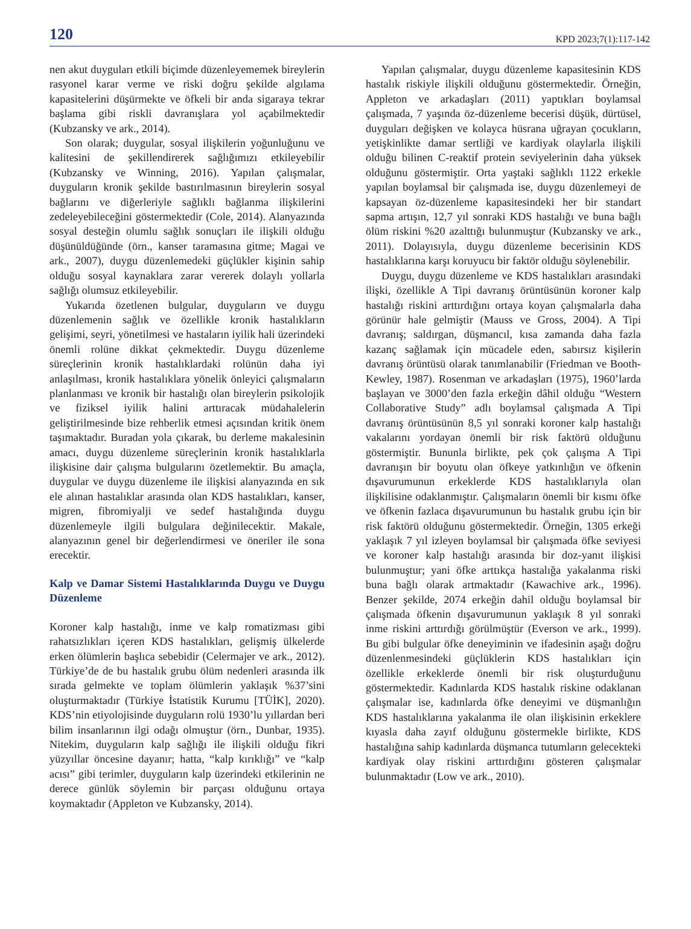120 KPD 2023;7(1):117-142
nen akut duyguları etkili biçimde düzenleyememek bireylerin rasyonel karar verme ve riski doğru şekilde algılama kapasitelerini düşürmekte ve öfkeli bir anda sigaraya tekrar başlama gibi riskli davranışlara yol açabilmektedir (Kubzansky ve ark., 2014).
Son olarak; duygular, sosyal ilişkilerin yoğunluğunu ve kalitesini de şekillendirerek sağlığımızı etkileyebilir (Kubzansky ve Winning, 2016). Yapılan çalışmalar, duyguların kronik şekilde bastırılmasının bireylerin sosyal bağlarını ve diğerleriyle sağlıklı bağlanma ilişkilerini zedeleyebileceğini göstermektedir (Cole, 2014). Alanyazında sosyal desteğin olumlu sağlık sonuçları ile ilişkili olduğu düşünüldüğünde (örn., kanser taramasına gitme; Magai ve ark., 2007), duygu düzenlemedeki güçlükler kişinin sahip olduğu sosyal kaynaklara zarar vererek dolaylı yollarla sağlığı olumsuz etkileyebilir.
Yukarıda özetlenen bulgular, duyguların ve duygu düzenlemenin sağlık ve özellikle kronik hastalıkların gelişimi, seyri, yönetilmesi ve hastaların iyilik hali üzerindeki önemli rolüne dikkat çekmektedir. Duygu düzenleme süreçlerinin kronik hastalıklardaki rolünün daha iyi anlaşılması, kronik hastalıklara yönelik önleyici çalışmaların planlanması ve kronik bir hastalığı olan bireylerin psikolojik ve fiziksel iyilik halini arttıracak müdahalelerin geliştirilmesinde bize rehberlik etmesi açısından kritik önem taşımaktadır. Buradan yola çıkarak, bu derleme makalesinin amacı, duygu düzenleme süreçlerinin kronik hastalıklarla ilişkisine dair çalışma bulgularını özetlemektir. Bu amaçla, duygular ve duygu düzenleme ile ilişkisi alanyazında en sık ele alınan hastalıklar arasında olan KDS hastalıkları, kanser, migren, fibromiyalji ve sedef hastalığında duygu düzenlemeyle ilgili bulgulara değinilecektir. Makale, alanyazının genel bir değerlendirmesi ve öneriler ile sona erecektir.
Kalp ve Damar Sistemi Hastalıklarında Duygu ve Duygu Düzenleme
Koroner kalp hastalığı, inme ve kalp romatizması gibi rahatsızlıkları içeren KDS hastalıkları, gelişmiş ülkelerde erken ölümlerin başlıca sebebidir (Celermajer ve ark., 2012). Türkiye’de de bu hastalık grubu ölüm nedenleri arasında ilk sırada gelmekte ve toplam ölümlerin yaklaşık %37’sini oluşturmaktadır (Türkiye İstatistik Kurumu [TÜİK], 2020). KDS’nin etiyolojisinde duyguların rolü 1930’lu yıllardan beri bilim insanlarının ilgi odağı olmuştur (örn., Dunbar, 1935). Nitekim, duyguların kalp sağlığı ile ilişkili olduğu fikri yüzyıllar öncesine dayanır; hatta, “kalp kırıklığı” ve “kalp acısı” gibi terimler, duyguların kalp üzerindeki etkilerinin ne derece günlük söylemin bir parçası olduğunu ortaya koymaktadır (Appleton ve Kubzansky, 2014).
Yapılan çalışmalar, duygu düzenleme kapasitesinin KDS hastalık riskiyle ilişkili olduğunu göstermektedir. Örneğin, Appleton ve arkadaşları (2011) yaptıkları boylamsal çalışmada, 7 yaşında öz-düzenleme becerisi düşük, dürtüsel, duyguları değişken ve kolayca hüsrana uğrayan çocukların, yetişkinlikte damar sertliği ve kardiyak olaylarla ilişkili olduğu bilinen C-reaktif protein seviyelerinin daha yüksek olduğunu göstermiştir. Orta yaştaki sağlıklı 1122 erkekle yapılan boylamsal bir çalışmada ise, duygu düzenlemeyi de kapsayan öz-düzenleme kapasitesindeki her bir standart sapma artışın, 12,7 yıl sonraki KDS hastalığı ve buna bağlı ölüm riskini %20 azalttığı bulunmuştur (Kubzansky ve ark., 2011). Dolayısıyla, duygu düzenleme becerisinin KDS hastalıklarına karşı koruyucu bir faktör olduğu söylenebilir.
Duygu, duygu düzenleme ve KDS hastalıkları arasındaki ilişki, özellikle A Tipi davranış örüntüsünün koroner kalp hastalığı riskini arttırdığını ortaya koyan çalışmalarla daha görünür hale gelmiştir (Mauss ve Gross, 2004). A Tipi davranış; saldırgan, düşmancıl, kısa zamanda daha fazla kazanç sağlamak için mücadele eden, sabırsız kişilerin davranış örüntüsü olarak tanımlanabilir (Friedman ve Booth-Kewley, 1987). Rosenman ve arkadaşları (1975), 1960’larda başlayan ve 3000’den fazla erkeğin dâhil olduğu “Western Collaborative Study” adlı boylamsal çalışmada A Tipi davranış örüntüsünün 8,5 yıl sonraki koroner kalp hastalığı vakalarını yordayan önemli bir risk faktörü olduğunu göstermiştir. Bununla birlikte, pek çok çalışma A Tipi davranışın bir boyutu olan öfkeye yatkınlığın ve öfkenin dışavurumunun erkeklerde KDS hastalıklarıyla olan ilişkilisine odaklanmıştır. Çalışmaların önemli bir kısmı öfke ve öfkenin fazlaca dışavurumunun bu hastalık grubu için bir risk faktörü olduğunu göstermektedir. Örneğin, 1305 erkeği yaklaşık 7 yıl izleyen boylamsal bir çalışmada öfke seviyesi ve koroner kalp hastalığı arasında bir doz-yanıt ilişkisi bulunmuştur; yani öfke arttıkça hastalığa yakalanma riski buna bağlı olarak artmaktadır (Kawachive ark., 1996). Benzer şekilde, 2074 erkeğin dahil olduğu boylamsal bir çalışmada öfkenin dışavurumunun yaklaşık 8 yıl sonraki inme riskini arttırdığı görülmüştür (Everson ve ark., 1999). Bu gibi bulgular öfke deneyiminin ve ifadesinin aşağı doğru düzenlenmesindeki güçlüklerin KDS hastalıkları için özellikle erkeklerde önemli bir risk oluşturduğunu göstermektedir. Kadınlarda KDS hastalık riskine odaklanan çalışmalar ise, kadınlarda öfke deneyimi ve düşmanlığın KDS hastalıklarına yakalanma ile olan ilişkisinin erkeklere kıyasla daha zayıf olduğunu göstermekle birlikte, KDS hastalığına sahip kadınlarda düşmanca tutumların gelecekteki kardiyak olay riskini arttırdığını gösteren çalışmalar bulunmaktadır (Low ve ark., 2010).